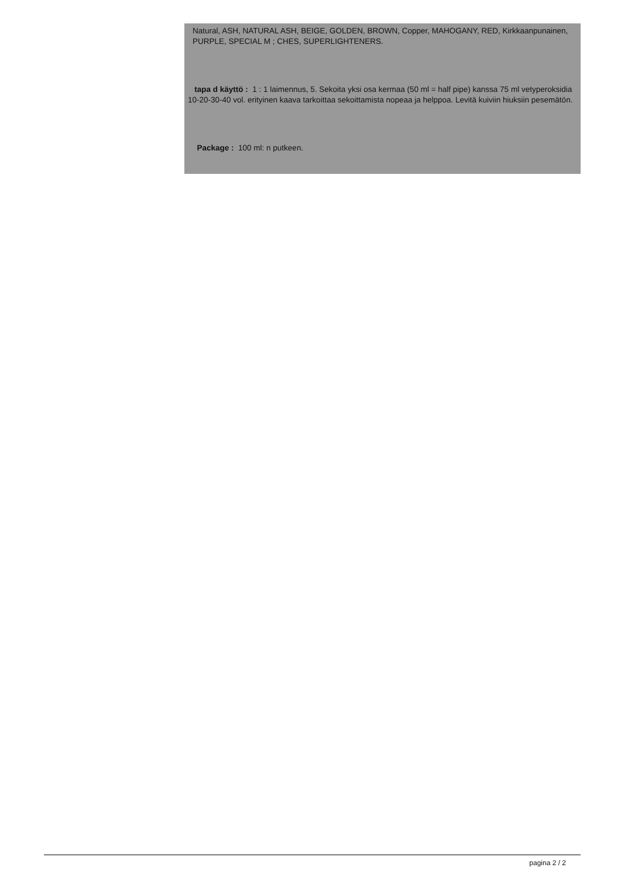Natural, ASH, NATURAL ASH, BEIGE, GOLDEN, BROWN, Copper, MAHOGANY, RED, Kirkkaanpunainen, PURPLE, SPECIAL M ; CHES, SUPERLIGHTENERS.
tapa d käyttö : 1 : 1 laimennus, 5. Sekoita yksi osa kermaa (50 ml = half pipe) kanssa 75 ml vetyperoksidia 10-20-30-40 vol. erityinen kaava tarkoittaa sekoittamista nopeaa ja helppoa. Levitä kuiviin hiuksiin pesemätön.
Package : 100 ml: n putkeen.
pagina 2 / 2